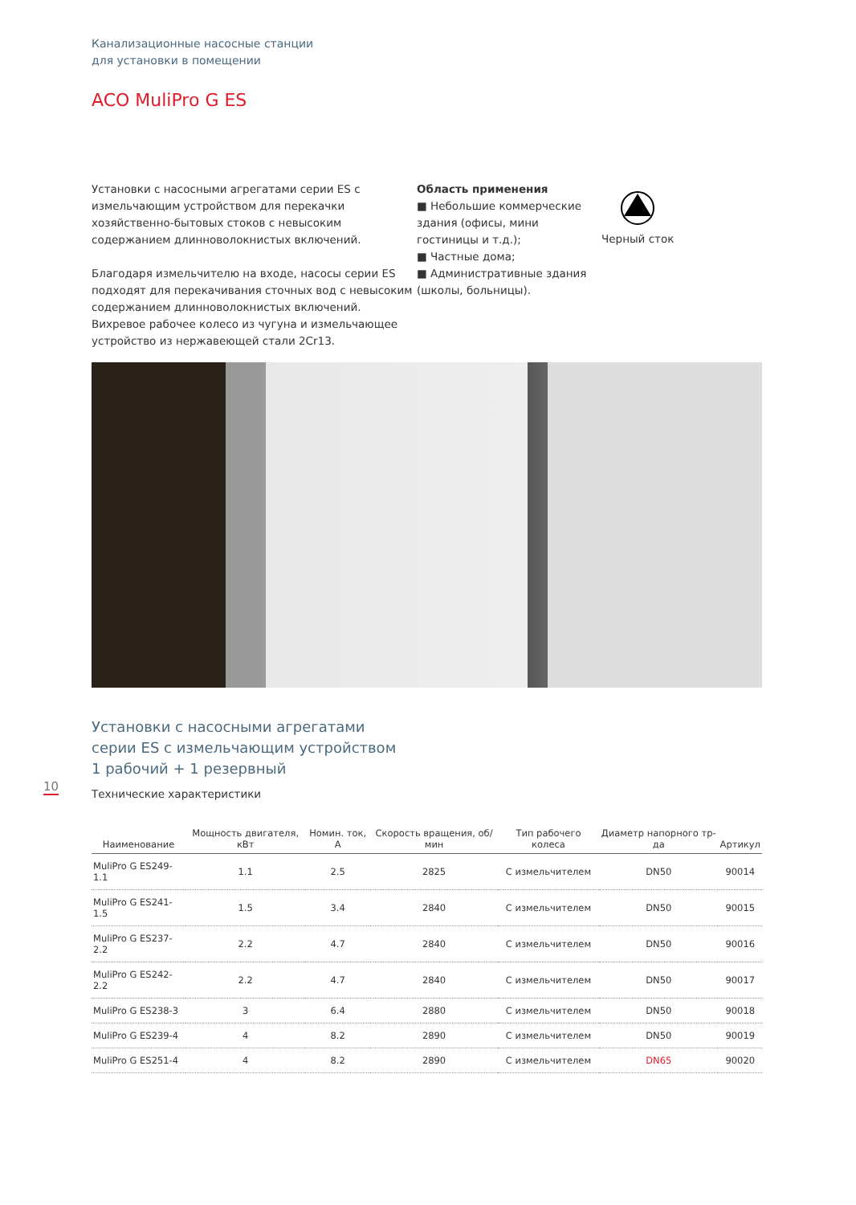Канализационные насосные станции
для установки в помещении
ACO MuliPro G ES
Установки с насосными агрегатами серии ES с измельчающим устройством для перекачки хозяйственно-бытовых стоков с невысоким содержанием длинноволокнистых включений.
Благодаря измельчителю на входе, насосы серии ES подходят для перекачивания сточных вод с невысоким содержанием длинноволокнистых включений. Вихревое рабочее колесо из чугуна и измельчающее устройство из нержавеющей стали 2Cr13.
Область применения
■ Небольшие коммерческие здания (офисы, мини гостиницы и т.д.);
■ Частные дома;
■ Административные здания (школы, больницы).
Черный сток
Установки с насосными агрегатами
серии ES с измельчающим устройством
1 рабочий + 1 резервный
Технические характеристики
| Наименование | Мощность двигателя, кВт | Номин. ток, А | Скорость вращения, об/мин | Тип рабочего колеса | Диаметр напорного тр-да | Артикул |
| --- | --- | --- | --- | --- | --- | --- |
| MuliPro G ES249-1.1 | 1.1 | 2.5 | 2825 | С измельчителем | DN50 | 90014 |
| MuliPro G ES241-1.5 | 1.5 | 3.4 | 2840 | С измельчителем | DN50 | 90015 |
| MuliPro G ES237-2.2 | 2.2 | 4.7 | 2840 | С измельчителем | DN50 | 90016 |
| MuliPro G ES242-2.2 | 2.2 | 4.7 | 2840 | С измельчителем | DN50 | 90017 |
| MuliPro G ES238-3 | 3 | 6.4 | 2880 | С измельчителем | DN50 | 90018 |
| MuliPro G ES239-4 | 4 | 8.2 | 2890 | С измельчителем | DN50 | 90019 |
| MuliPro G ES251-4 | 4 | 8.2 | 2890 | С измельчителем | DN65 | 90020 |
10